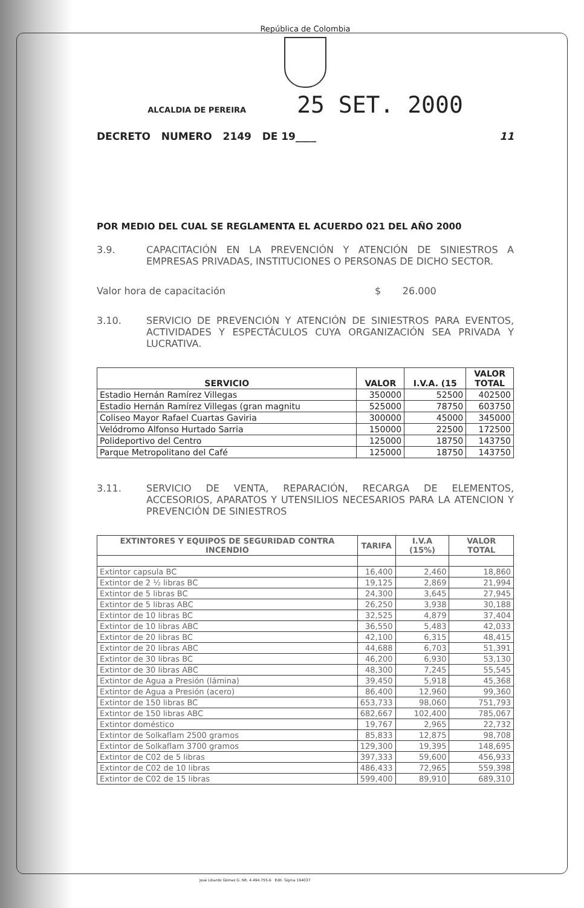República de Colombia
ALCALDIA DE PEREIRA 25 SET. 2000
DECRETO NUMERO 2149 DE 19____ 11
POR MEDIO DEL CUAL SE REGLAMENTA EL ACUERDO 021 DEL AÑO 2000
3.9. CAPACITACIÓN EN LA PREVENCIÓN Y ATENCIÓN DE SINIESTROS A EMPRESAS PRIVADAS, INSTITUCIONES O PERSONAS DE DICHO SECTOR.
Valor hora de capacitación $ 26.000
3.10. SERVICIO DE PREVENCIÓN Y ATENCIÓN DE SINIESTROS PARA EVENTOS, ACTIVIDADES Y ESPECTÁCULOS CUYA ORGANIZACIÓN SEA PRIVADA Y LUCRATIVA.
| SERVICIO | VALOR | I.V.A. (15 | VALOR TOTAL |
| --- | --- | --- | --- |
| Estadio Hernán Ramírez Villegas | 350000 | 52500 | 402500 |
| Estadio Hernán Ramírez Villegas (gran magnitu | 525000 | 78750 | 603750 |
| Coliseo Mayor Rafael Cuartas Gaviria | 300000 | 45000 | 345000 |
| Velódromo Alfonso Hurtado Sarria | 150000 | 22500 | 172500 |
| Polideportivo del Centro | 125000 | 18750 | 143750 |
| Parque Metropolitano del Café | 125000 | 18750 | 143750 |
3.11. SERVICIO DE VENTA, REPARACIÓN, RECARGA DE ELEMENTOS, ACCESORIOS, APARATOS Y UTENSILIOS NECESARIOS PARA LA ATENCION Y PREVENCIÓN DE SINIESTROS
| EXTINTORES Y EQUIPOS DE SEGURIDAD CONTRA INCENDIO | TARIFA | I.V.A (15%) | VALOR TOTAL |
| --- | --- | --- | --- |
| Extintor capsula BC | 16,400 | 2,460 | 18,860 |
| Extintor de 2 ½ libras BC | 19,125 | 2,869 | 21,994 |
| Extintor de 5 libras BC | 24,300 | 3,645 | 27,945 |
| Extintor de 5 libras ABC | 26,250 | 3,938 | 30,188 |
| Extintor de 10 libras BC | 32,525 | 4,879 | 37,404 |
| Extintor de 10 libras ABC | 36,550 | 5,483 | 42,033 |
| Extintor de 20 libras BC | 42,100 | 6,315 | 48,415 |
| Extintor de 20 libras ABC | 44,688 | 6,703 | 51,391 |
| Extintor de 30 libras BC | 46,200 | 6,930 | 53,130 |
| Extintor de 30 libras ABC | 48,300 | 7,245 | 55,545 |
| Extintor de Agua a Presión (lámina) | 39,450 | 5,918 | 45,368 |
| Extintor de Agua a Presión (acero) | 86,400 | 12,960 | 99,360 |
| Extintor de 150 libras BC | 653,733 | 98,060 | 751,793 |
| Extintor de 150 libras ABC | 682,667 | 102,400 | 785,067 |
| Extintor doméstico | 19,767 | 2,965 | 22,732 |
| Extintor de Solkaflam 2500 gramos | 85,833 | 12,875 | 98,708 |
| Extintor de Solkaflam 3700 gramos | 129,300 | 19,395 | 148,695 |
| Extintor de C02 de 5 libras | 397,333 | 59,600 | 456,933 |
| Extintor de C02 de 10 libras | 486,433 | 72,965 | 559,398 |
| Extintor de C02 de 15 libras | 599,400 | 89,910 | 689,310 |
José Libardo Gómez G. NIt. 4.494.755-6 Edit. Sigma 164037